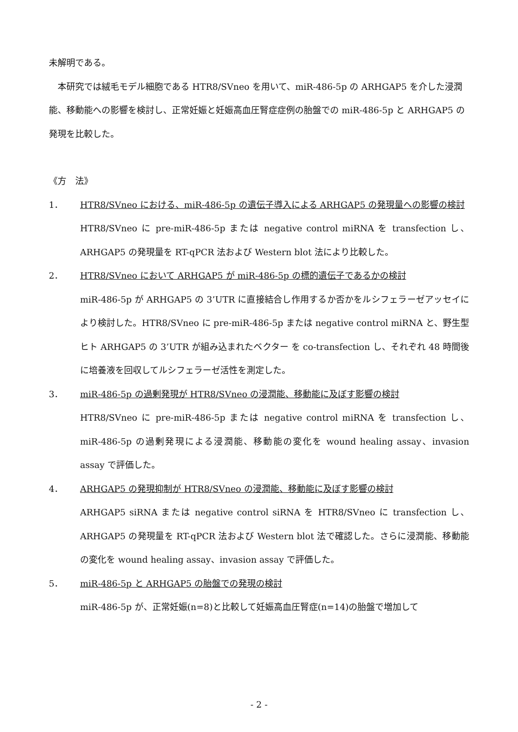未解明である。
　本研究では絨毛モデル細胞である HTR8/SVneo を用いて、miR-486-5p の ARHGAP5 を介した浸潤能、移動能への影響を検討し、正常妊娠と妊娠高血圧腎症症例の胎盤での miR-486-5p と ARHGAP5 の発現を比較した。
《方　法》
1． HTR8/SVneo における、miR-486-5p の遺伝子導入による ARHGAP5 の発現量への影響の検討
HTR8/SVneo に pre-miR-486-5p または negative control miRNA を transfection し、ARHGAP5 の発現量を RT-qPCR 法および Western blot 法により比較した。
2． HTR8/SVneo において ARHGAP5 が miR-486-5p の標的遺伝子であるかの検討
miR-486-5p が ARHGAP5 の 3’UTR に直接結合し作用するか否かをルシフェラーゼアッセイにより検討した。HTR8/SVneo に pre-miR-486-5p または negative control miRNA と、野生型ヒト ARHGAP5 の 3’UTR が組み込まれたベクター を co-transfection し、それぞれ 48 時間後に培養液を回収してルシフェラーゼ活性を測定した。
3． miR-486-5p の過剰発現が HTR8/SVneo の浸潤能、移動能に及ぼす影響の検討
HTR8/SVneo に pre-miR-486-5p または negative control miRNA を transfection し、miR-486-5p の過剰発現による浸潤能、移動能の変化を wound healing assay、invasion assay で評価した。
4． ARHGAP5 の発現抑制が HTR8/SVneo の浸潤能、移動能に及ぼす影響の検討
ARHGAP5 siRNA または negative control siRNA を HTR8/SVneo に transfection し、ARHGAP5 の発現量を RT-qPCR 法および Western blot 法で確認した。さらに浸潤能、移動能の変化を wound healing assay、invasion assay で評価した。
5． miR-486-5p と ARHGAP5 の胎盤での発現の検討
miR-486-5p が、正常妊娠(n=8)と比較して妊娠高血圧腎症(n=14)の胎盤で増加して
- 2 -